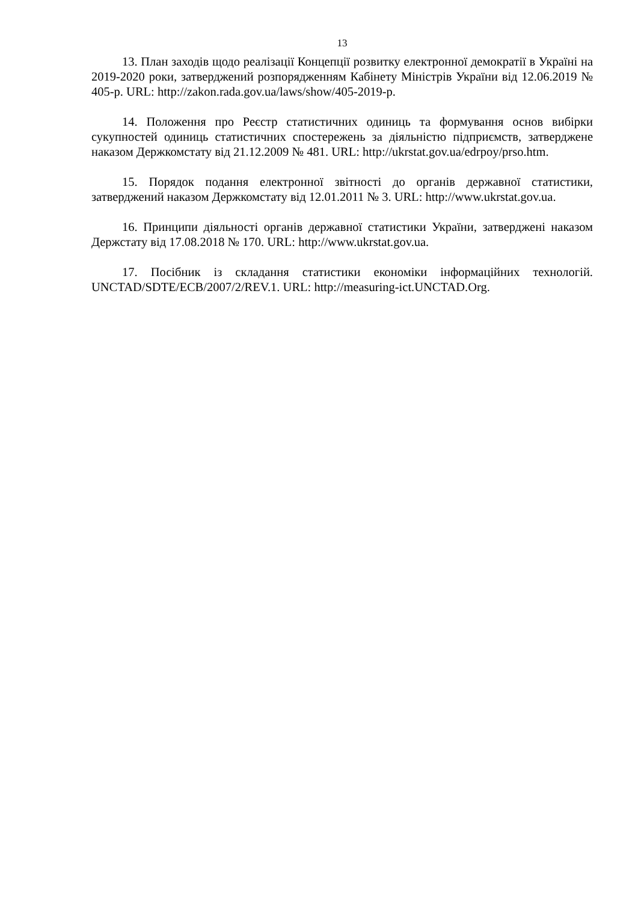13
13. План заходів щодо реалізації Концепції розвитку електронної демократії в Україні на 2019-2020 роки, затверджений розпорядженням Кабінету Міністрів України від 12.06.2019 № 405-р. URL: http://zakon.rada.gov.ua/laws/show/405-2019-р.
14. Положення про Реєстр статистичних одиниць та формування основ вибірки сукупностей одиниць статистичних спостережень за діяльністю підприємств, затверджене наказом Держкомстату від 21.12.2009 № 481. URL: http://ukrstat.gov.ua/edrpoy/prso.htm.
15. Порядок подання електронної звітності до органів державної статистики, затверджений наказом Держкомстату від 12.01.2011 № 3. URL: http://www.ukrstat.gov.ua.
16. Принципи діяльності органів державної статистики України, затверджені наказом Держстату від 17.08.2018 № 170. URL: http://www.ukrstat.gov.ua.
17. Посібник із складання статистики економіки інформаційних технологій. UNCTAD/SDTE/ECB/2007/2/REV.1. URL: http://measuring-ict.UNCTAD.Org.